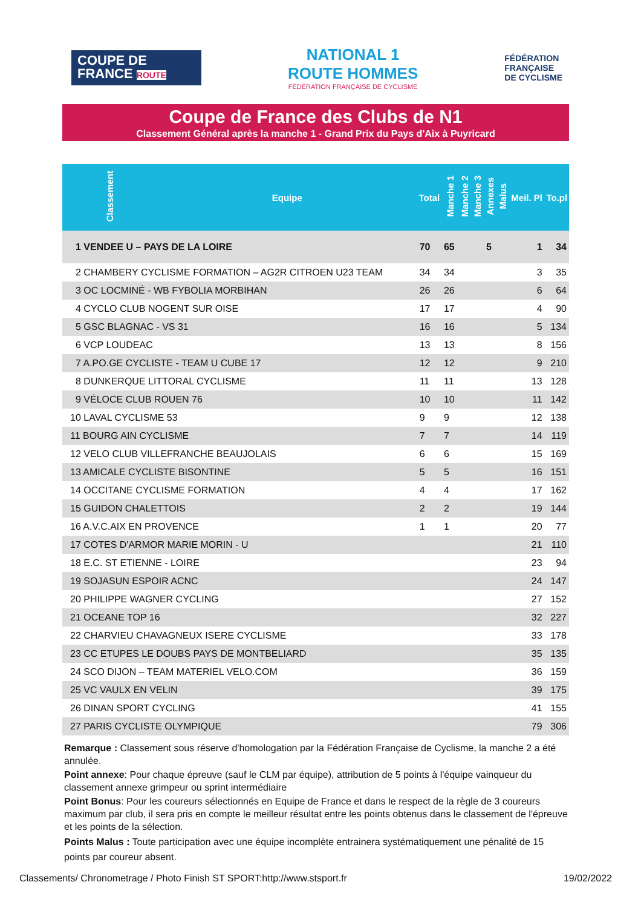COUPE DE FRANCE ROUTE
NATIONAL 1
ROUTE HOMMES
FÉDÉRATION FRANÇAISE DE CYCLISME
FÉDÉRATION
FRANÇAISE
DE CYCLISME
Coupe de France des Clubs de N1
Classement Général après la manche 1 - Grand Prix du Pays d'Aix à Puyricard
| Classement | Equipe | Total | Manche 1 | Manche 2 | Manche 3 | Annexes | Malus | Meil. Pl | To.pl |
| --- | --- | --- | --- | --- | --- | --- | --- | --- | --- |
| 1 VENDEE U – PAYS DE LA LOIRE | | 70 | 65 | | | 5 | | 1 | 34 |
| 2 CHAMBERY CYCLISME FORMATION – AG2R CITROEN U23 TEAM | | 34 | 34 | | | | | 3 | 35 |
| 3 OC LOCMINÉ - WB FYBOLIA MORBIHAN | | 26 | 26 | | | | | 6 | 64 |
| 4 CYCLO CLUB NOGENT SUR OISE | | 17 | 17 | | | | | 4 | 90 |
| 5 GSC BLAGNAC - VS 31 | | 16 | 16 | | | | | 5 | 134 |
| 6 VCP LOUDEAC | | 13 | 13 | | | | | 8 | 156 |
| 7 A.PO.GE CYCLISTE - TEAM U CUBE 17 | | 12 | 12 | | | | | 9 | 210 |
| 8 DUNKERQUE LITTORAL CYCLISME | | 11 | 11 | | | | | 13 | 128 |
| 9 VÉLOCE CLUB ROUEN 76 | | 10 | 10 | | | | | 11 | 142 |
| 10 LAVAL CYCLISME 53 | | 9 | 9 | | | | | 12 | 138 |
| 11 BOURG AIN CYCLISME | | 7 | 7 | | | | | 14 | 119 |
| 12 VELO CLUB VILLEFRANCHE BEAUJOLAIS | | 6 | 6 | | | | | 15 | 169 |
| 13 AMICALE CYCLISTE BISONTINE | | 5 | 5 | | | | | 16 | 151 |
| 14 OCCITANE CYCLISME FORMATION | | 4 | 4 | | | | | 17 | 162 |
| 15 GUIDON CHALETTOIS | | 2 | 2 | | | | | 19 | 144 |
| 16 A.V.C.AIX EN PROVENCE | | 1 | 1 | | | | | 20 | 77 |
| 17 COTES D'ARMOR MARIE MORIN - U | | | | | | | | 21 | 110 |
| 18 E.C. ST ETIENNE - LOIRE | | | | | | | | 23 | 94 |
| 19 SOJASUN ESPOIR ACNC | | | | | | | | 24 | 147 |
| 20 PHILIPPE WAGNER CYCLING | | | | | | | | 27 | 152 |
| 21 OCEANE TOP 16 | | | | | | | | 32 | 227 |
| 22 CHARVIEU CHAVAGNEUX ISERE CYCLISME | | | | | | | | 33 | 178 |
| 23 CC ETUPES LE DOUBS PAYS DE MONTBELIARD | | | | | | | | 35 | 135 |
| 24 SCO DIJON – TEAM MATERIEL VELO.COM | | | | | | | | 36 | 159 |
| 25 VC VAULX EN VELIN | | | | | | | | 39 | 175 |
| 26 DINAN SPORT CYCLING | | | | | | | | 41 | 155 |
| 27 PARIS CYCLISTE OLYMPIQUE | | | | | | | | 79 | 306 |
Remarque : Classement sous réserve d'homologation par la Fédération Française de Cyclisme, la manche 2 a été annulée.
Point annexe: Pour chaque épreuve (sauf le CLM par équipe), attribution de 5 points à l'équipe vainqueur du classement annexe grimpeur ou sprint intermédiaire
Point Bonus: Pour les coureurs sélectionnés en Equipe de France et dans le respect de la règle de 3 coureurs maximum par club, il sera pris en compte le meilleur résultat entre les points obtenus dans le classement de l'épreuve et les points de la sélection.
Points Malus : Toute participation avec une équipe incomplète entrainera systématiquement une pénalité de 15 points par coureur absent.
Classements/ Chronometrage / Photo Finish ST SPORT:http://www.stsport.fr 19/02/2022